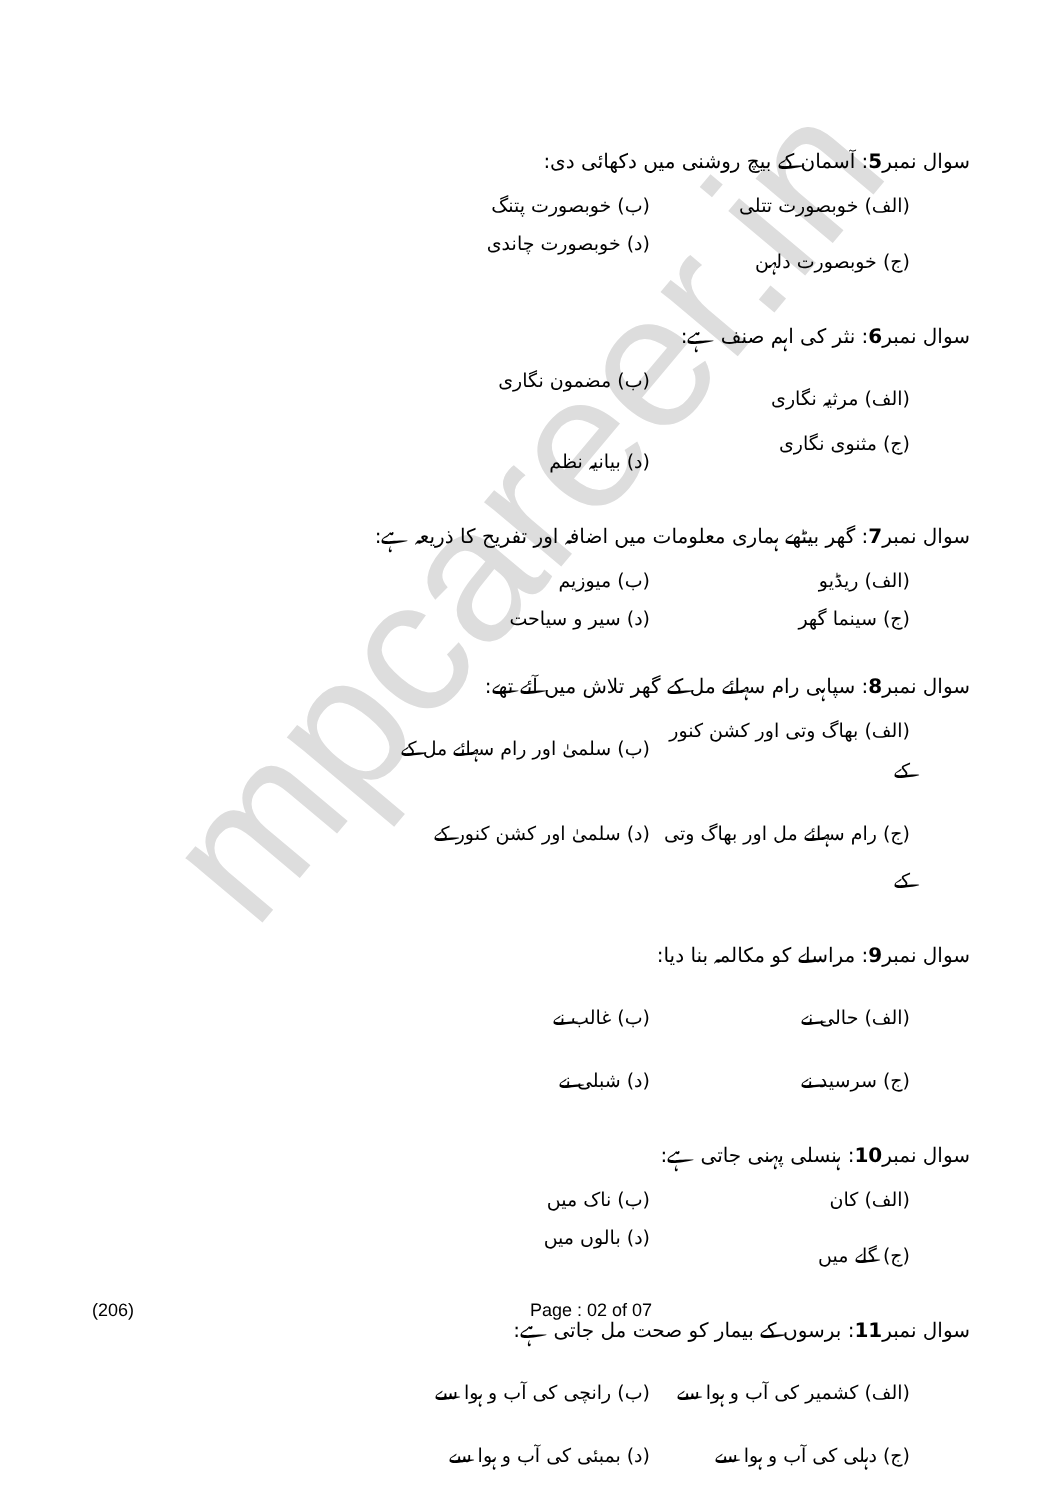mpcareer.in
سوال نمبر5: آسمان کے بیچ روشنی میں دکھائی دی:
(الف) خوبصورت تتلی (ب) خوبصورت پتنگ
(ج) خوبصورت دلہن (د) خوبصورت چاندی
سوال نمبر6: نثر کی اہم صنف ہے:
(الف) مرثیہ نگاری (ب) مضمون نگاری
(ج) مثنوی نگاری (د) بیانیہ نظم
سوال نمبر7: گھر بیٹھے ہماری معلومات میں اضافہ اور تفریح کا ذریعہ ہے:
(الف) ریڈیو (ب) میوزیم
(ج) سینما گھر (د) سیر و سیاحت
سوال نمبر8: سپاہی رام سہائے مل کے گھر تلاش میں آئے تھے:
(الف) بھاگ وتی اور کشن کنور کے (ب) سلمیٰ اور رام سہائے مل کے
(ج) رام سہائے مل اور بھاگ وتی کے (د) سلمیٰ اور کشن کنور کے
سوال نمبر9: مراسلے کو مکالمہ بنا دیا:
(الف) حالی نے (ب) غالب نے
(ج) سرسید نے (د) شبلی نے
سوال نمبر10: ہنسلی پہنی جاتی ہے:
(الف) کان (ب) ناک میں
(ج) گلے میں (د) بالوں میں
سوال نمبر11: برسوں کے بیمار کو صحت مل جاتی ہے:
(الف) کشمیر کی آب و ہوا سے (ب) رانچی کی آب و ہوا سے
(ج) دہلی کی آب و ہوا سے (د) بمبئی کی آب و ہوا سے
(206) Page : 02 of 07